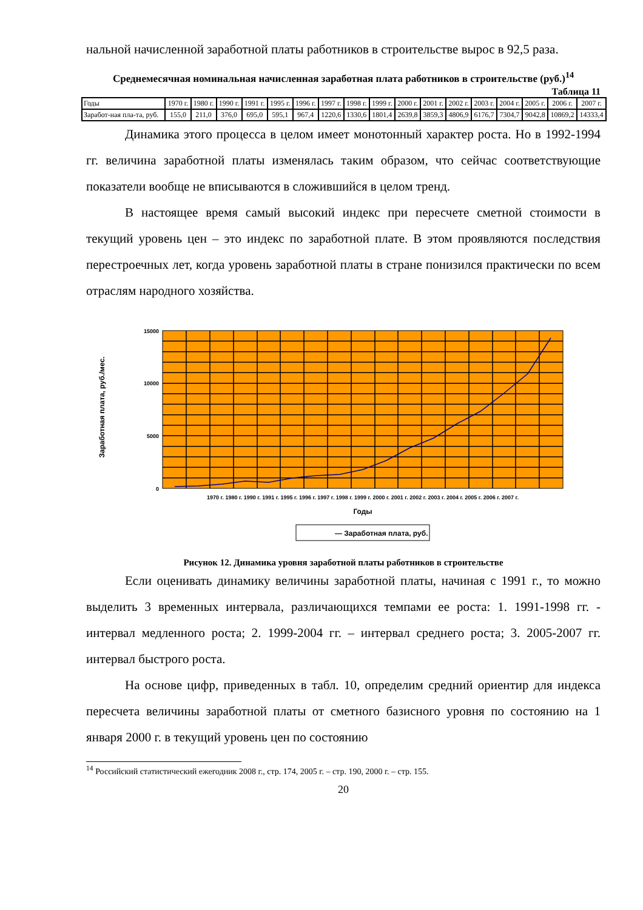нальной начисленной заработной платы работников в строительстве вырос в 92,5 раза.
Среднемесячная номинальная начисленная заработная плата работников в строительстве (руб.)<sup>14</sup>
Таблица 11
| Годы | 1970 г. | 1980 г. | 1990 г. | 1991 г. | 1995 г. | 1996 г. | 1997 г. | 1998 г. | 1999 г. | 2000 г. | 2001 г. | 2002 г. | 2003 г. | 2004 г. | 2005 г. | 2006 г. | 2007 г. |
| Заработ-ная пла-та, руб. | 155,0 | 211,0 | 376,0 | 695,0 | 595,1 | 967,4 | 1220,6 | 1330,6 | 1801,4 | 2639,8 | 3859,3 | 4806,9 | 6176,7 | 7304,7 | 9042,8 | 10869,2 | 14333,4 |
Динамика этого процесса в целом имеет монотонный характер роста. Но в 1992-1994 гг. величина заработной платы изменялась таким образом, что сейчас соответствующие показатели вообще не вписываются в сложившийся в целом тренд.
В настоящее время самый высокий индекс при пересчете сметной стоимости в текущий уровень цен – это индекс по заработной плате. В этом проявляются последствия перестроечных лет, когда уровень заработной платы в стране понизился практически по всем отраслям народного хозяйства.
15000
10000
5000
0
Заработная плата, руб./мес.
1970 г. 1980 г. 1990 г. 1991 г. 1995 г. 1996 г. 1997 г. 1998 г. 1999 г. 2000 г. 2001 г. 2002 г. 2003 г. 2004 г. 2005 г. 2006 г. 2007 г.
Годы
— Заработная плата, руб.
Рисунок 12. Динамика уровня заработной платы работников в строительстве
Если оценивать динамику величины заработной платы, начиная с 1991 г., то можно выделить 3 временных интервала, различающихся темпами ее роста: 1. 1991-1998 гг. - интервал медленного роста; 2. 1999-2004 гг. – интервал среднего роста; 3. 2005-2007 гг. интервал быстрого роста.
На основе цифр, приведенных в табл. 10, определим средний ориентир для индекса пересчета величины заработной платы от сметного базисного уровня по состоянию на 1 января 2000 г. в текущий уровень цен по состоянию
<sup>14</sup> Российский статистический ежегодник 2008 г., стр. 174, 2005 г. – стр. 190, 2000 г. – стр. 155.
20